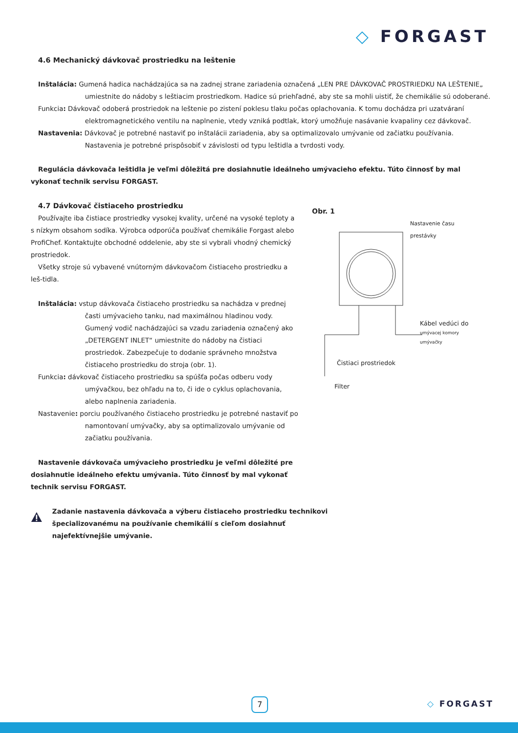◇ FORGAST
4.6 Mechanický dávkovač prostriedku na leštenie
Inštalácia: Gumená hadica nachádzajúca sa na zadnej strane zariadenia označená „LEN PRE DÁVKOVAČ PROSTRIEDKU NA LEŠTENIE„ umiestnite do nádoby s leštiacim prostriedkom. Hadice sú priehľadné, aby ste sa mohli uistiť, že chemikálie sú odoberané.
Funkcia: Dávkovač odoberá prostriedok na leštenie po zistení poklesu tlaku počas oplachovania. K tomu dochádza pri uzatváraní elektromagnetického ventilu na naplnenie, vtedy vzniká podtlak, ktorý umožňuje nasávanie kvapaliny cez dávkovač.
Nastavenia: Dávkovač je potrebné nastaviť po inštalácii zariadenia, aby sa optimalizovalo umývanie od začiatku používania. Nastavenia je potrebné prispôsobiť v závislosti od typu leštidla a tvrdosti vody.
Regulácia dávkovača leštidla je veľmi dôležitá pre dosiahnutie ideálneho umývacieho efektu. Túto činnosť by mal vykonať technik servisu FORGAST.
4.7 Dávkovač čistiaceho prostriedku
Používajte iba čistiace prostriedky vysokej kvality, určené na vysoké teploty a s nízkym obsahom sodíka. Výrobca odporúča používať chemikálie Forgast alebo ProfiChef. Kontaktujte obchodné oddelenie, aby ste si vybrali vhodný chemický prostriedok.
Všetky stroje sú vybavené vnútorným dávkovačom čistiaceho prostriedku a leš-tidla.
Inštalácia: vstup dávkovača čistiaceho prostriedku sa nachádza v prednej časti umývacieho tanku, nad maximálnou hladinou vody. Gumený vodič nachádzajúci sa vzadu zariadenia označený ako „DETERGENT INLET“ umiestnite do nádoby na čistiaci prostriedok. Zabezpečuje to dodanie správneho množstva čistiaceho prostriedku do stroja (obr. 1).
Funkcia: dávkovač čistiaceho prostriedku sa spúšťa počas odberu vody umývačkou, bez ohľadu na to, či ide o cyklus oplachovania, alebo naplnenia zariadenia.
Nastavenie: porciu používaného čistiaceho prostriedku je potrebné nastaviť po namontovaní umývačky, aby sa optimalizovalo umývanie od začiatku používania.
Nastavenie dávkovača umývacieho prostriedku je veľmi dôležité pre dosiahnutie ideálneho efektu umývania. Túto činnosť by mal vykonať technik servisu FORGAST.
Zadanie nastavenia dávkovača a výberu čistiaceho prostriedku technikovi špecializovanému na používanie chemikálií s cieľom dosiahnuť najefektívnejšie umývanie.
Obr. 1
Nastavenie času prestávky
Kábel vedúci do
umývacej komory umývačky
Čistiaci prostriedok
Filter
7 ◇ FORGAST